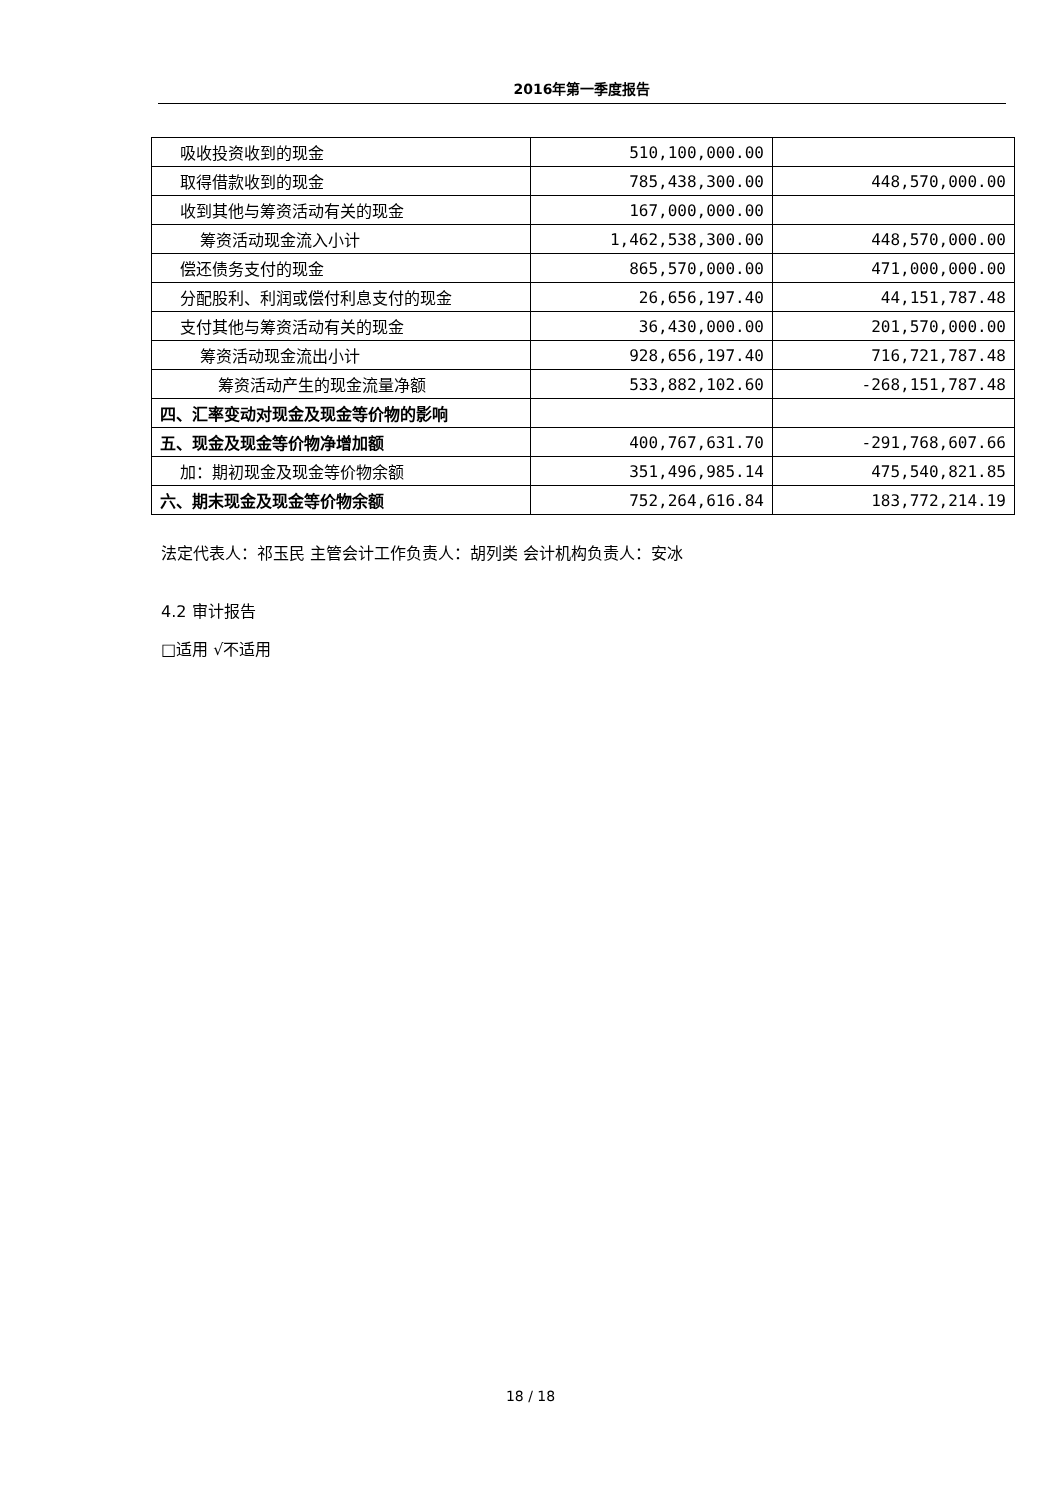2016年第一季度报告
| 吸收投资收到的现金 | 510,100,000.00 | |
| 取得借款收到的现金 | 785,438,300.00 | 448,570,000.00 |
| 收到其他与筹资活动有关的现金 | 167,000,000.00 | |
| 筹资活动现金流入小计 | 1,462,538,300.00 | 448,570,000.00 |
| 偿还债务支付的现金 | 865,570,000.00 | 471,000,000.00 |
| 分配股利、利润或偿付利息支付的现金 | 26,656,197.40 | 44,151,787.48 |
| 支付其他与筹资活动有关的现金 | 36,430,000.00 | 201,570,000.00 |
| 筹资活动现金流出小计 | 928,656,197.40 | 716,721,787.48 |
| 筹资活动产生的现金流量净额 | 533,882,102.60 | -268,151,787.48 |
| 四、汇率变动对现金及现金等价物的影响 | | |
| 五、现金及现金等价物净增加额 | 400,767,631.70 | -291,768,607.66 |
| 加：期初现金及现金等价物余额 | 351,496,985.14 | 475,540,821.85 |
| 六、期末现金及现金等价物余额 | 752,264,616.84 | 183,772,214.19 |
法定代表人：祁玉民 主管会计工作负责人：胡列类 会计机构负责人：安冰
4.2 审计报告
□适用 √不适用
18 / 18